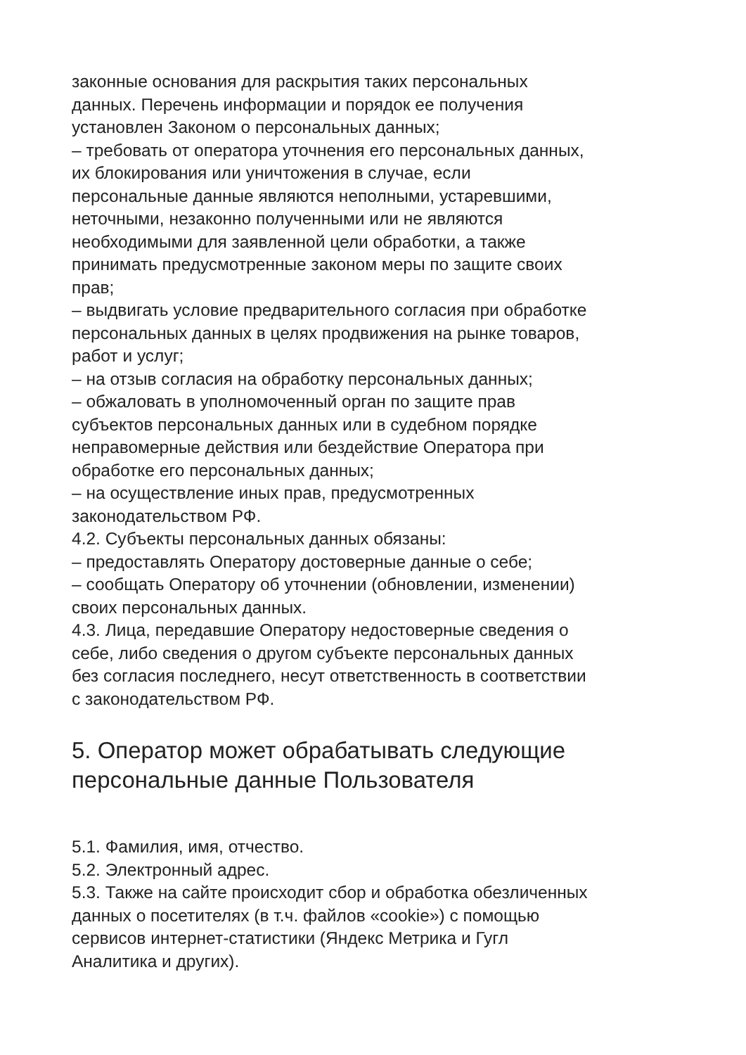законные основания для раскрытия таких персональных
данных. Перечень информации и порядок ее получения
установлен Законом о персональных данных;
– требовать от оператора уточнения его персональных данных,
их блокирования или уничтожения в случае, если
персональные данные являются неполными, устаревшими,
неточными, незаконно полученными или не являются
необходимыми для заявленной цели обработки, а также
принимать предусмотренные законом меры по защите своих
прав;
– выдвигать условие предварительного согласия при обработке
персональных данных в целях продвижения на рынке товаров,
работ и услуг;
– на отзыв согласия на обработку персональных данных;
– обжаловать в уполномоченный орган по защите прав
субъектов персональных данных или в судебном порядке
неправомерные действия или бездействие Оператора при
обработке его персональных данных;
– на осуществление иных прав, предусмотренных
законодательством РФ.
4.2. Субъекты персональных данных обязаны:
– предоставлять Оператору достоверные данные о себе;
– сообщать Оператору об уточнении (обновлении, изменении)
своих персональных данных.
4.3. Лица, передавшие Оператору недостоверные сведения о
себе, либо сведения о другом субъекте персональных данных
без согласия последнего, несут ответственность в соответствии
с законодательством РФ.
5. Оператор может обрабатывать следующие
персональные данные Пользователя
5.1. Фамилия, имя, отчество.
5.2. Электронный адрес.
5.3. Также на сайте происходит сбор и обработка обезличенных
данных о посетителях (в т.ч. файлов «cookie») с помощью
сервисов интернет-статистики (Яндекс Метрика и Гугл
Аналитика и других).